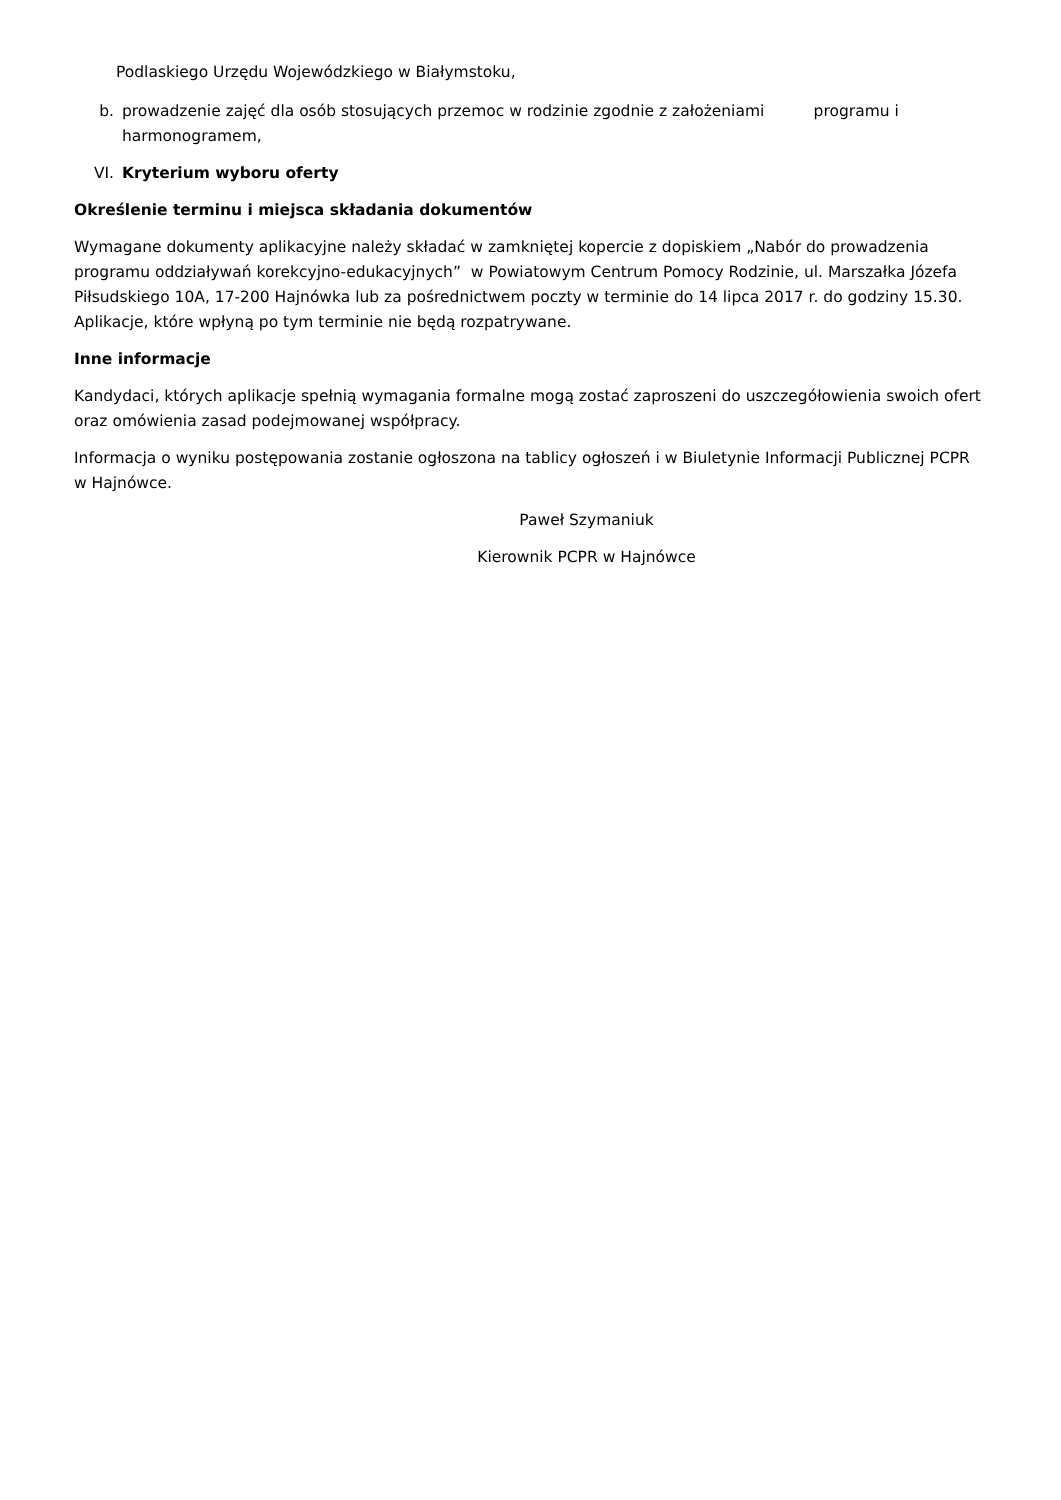Podlaskiego Urzędu Wojewódzkiego w Białymstoku,
b. prowadzenie zajęć dla osób stosujących przemoc w rodzinie zgodnie z założeniami programu i harmonogramem,
VI. Kryterium wyboru oferty
Określenie terminu i miejsca składania dokumentów
Wymagane dokumenty aplikacyjne należy składać w zamkniętej kopercie z dopiskiem „Nabór do prowadzenia programu oddziaływań korekcyjno-edukacyjnych” w Powiatowym Centrum Pomocy Rodzinie, ul. Marszałka Józefa Piłsudskiego 10A, 17-200 Hajnówka lub za pośrednictwem poczty w terminie do 14 lipca 2017 r. do godziny 15.30. Aplikacje, które wpłyną po tym terminie nie będą rozpatrywane.
Inne informacje
Kandydaci, których aplikacje spełnią wymagania formalne mogą zostać zaproszeni do uszczegółowienia swoich ofert oraz omówienia zasad podejmowanej współpracy.
Informacja o wyniku postępowania zostanie ogłoszona na tablicy ogłoszeń i w Biuletynie Informacji Publicznej PCPR w Hajnówce.
Paweł Szymaniuk
Kierownik PCPR w Hajnówce